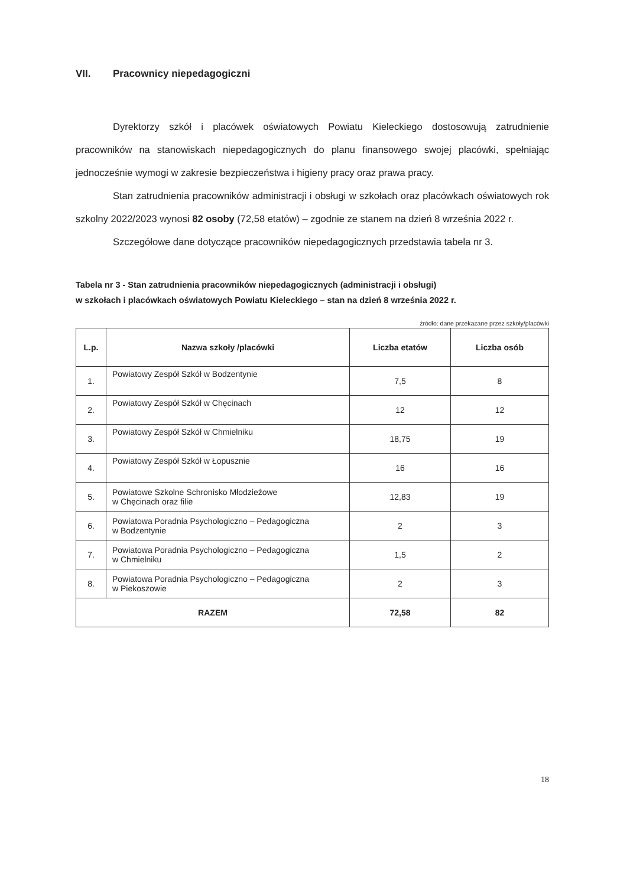VII. Pracownicy niepedagogiczni
Dyrektorzy szkół i placówek oświatowych Powiatu Kieleckiego dostosowują zatrudnienie pracowników na stanowiskach niepedagogicznych do planu finansowego swojej placówki, spełniając jednocześnie wymogi w zakresie bezpieczeństwa i higieny pracy oraz prawa pracy.
Stan zatrudnienia pracowników administracji i obsługi w szkołach oraz placówkach oświatowych rok szkolny 2022/2023 wynosi 82 osoby (72,58 etatów) – zgodnie ze stanem na dzień 8 września 2022 r.
Szczegółowe dane dotyczące pracowników niepedagogicznych przedstawia tabela nr 3.
Tabela nr 3 - Stan zatrudnienia pracowników niepedagogicznych (administracji i obsługi)
w szkołach i placówkach oświatowych Powiatu Kieleckiego – stan na dzień 8 września 2022 r.
źródło: dane przekazane przez szkoły/placówki
| L.p. | Nazwa szkoły /placówki | Liczba etatów | Liczba osób |
| --- | --- | --- | --- |
| 1. | Powiatowy Zespół Szkół w Bodzentynie | 7,5 | 8 |
| 2. | Powiatowy Zespół Szkół w Chęcinach | 12 | 12 |
| 3. | Powiatowy Zespół Szkół w Chmielniku | 18,75 | 19 |
| 4. | Powiatowy Zespół Szkół w Łopusznie | 16 | 16 |
| 5. | Powiatowe Szkolne Schronisko Młodzieżowe w Chęcinach oraz filie | 12,83 | 19 |
| 6. | Powiatowa Poradnia Psychologiczno – Pedagogiczna w Bodzentynie | 2 | 3 |
| 7. | Powiatowa Poradnia Psychologiczno – Pedagogiczna w Chmielniku | 1,5 | 2 |
| 8. | Powiatowa Poradnia Psychologiczno – Pedagogiczna w Piekoszowie | 2 | 3 |
| RAZEM | | 72,58 | 82 |
18